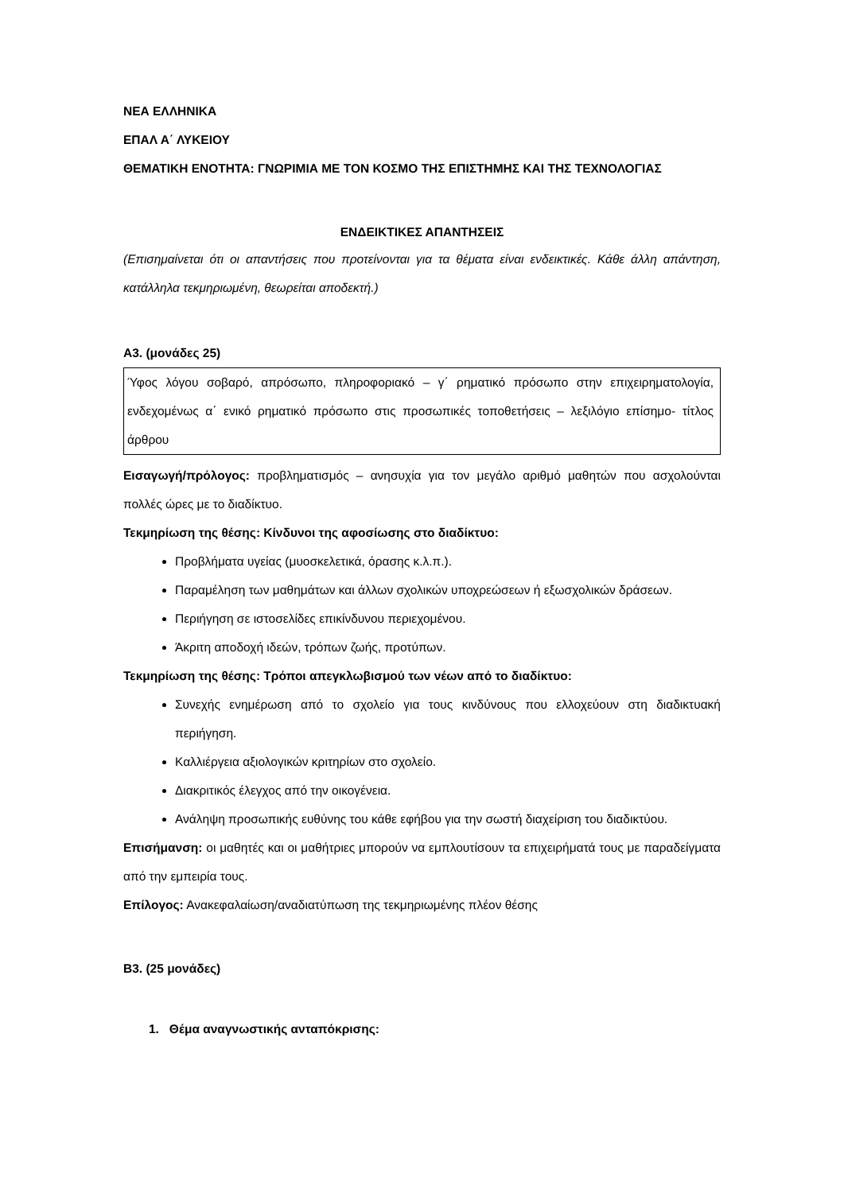ΝΕΑ ΕΛΛΗΝΙΚΑ
ΕΠΑΛ Α΄ ΛΥΚΕΙΟΥ
ΘΕΜΑΤΙΚΗ ΕΝΟΤΗΤΑ: ΓΝΩΡΙΜΙΑ ΜΕ ΤΟΝ ΚΟΣΜΟ ΤΗΣ ΕΠΙΣΤΗΜΗΣ ΚΑΙ ΤΗΣ ΤΕΧΝΟΛΟΓΙΑΣ
ΕΝΔΕΙΚΤΙΚΕΣ ΑΠΑΝΤΗΣΕΙΣ
(Επισημαίνεται ότι οι απαντήσεις που προτείνονται για τα θέματα είναι ενδεικτικές. Κάθε άλλη απάντηση, κατάλληλα τεκμηριωμένη, θεωρείται αποδεκτή.)
Α3. (μονάδες 25)
Ύφος λόγου σοβαρό, απρόσωπο, πληροφοριακό – γ΄ ρηματικό πρόσωπο στην επιχειρηματολογία, ενδεχομένως α΄ ενικό ρηματικό πρόσωπο στις προσωπικές τοποθετήσεις – λεξιλόγιο επίσημο- τίτλος άρθρου
Εισαγωγή/πρόλογος: προβληματισμός – ανησυχία για τον μεγάλο αριθμό μαθητών που ασχολούνται πολλές ώρες με το διαδίκτυο.
Τεκμηρίωση της θέσης: Κίνδυνοι της αφοσίωσης στο διαδίκτυο:
Προβλήματα υγείας (μυοσκελετικά, όρασης κ.λ.π.).
Παραμέληση των μαθημάτων και άλλων σχολικών υποχρεώσεων ή εξωσχολικών δράσεων.
Περιήγηση σε ιστοσελίδες επικίνδυνου περιεχομένου.
Άκριτη αποδοχή ιδεών, τρόπων ζωής, προτύπων.
Τεκμηρίωση της θέσης: Τρόποι απεγκλωβισμού των νέων από το διαδίκτυο:
Συνεχής ενημέρωση από το σχολείο για τους κινδύνους που ελλοχεύουν στη διαδικτυακή περιήγηση.
Καλλιέργεια αξιολογικών κριτηρίων στο σχολείο.
Διακριτικός έλεγχος από την οικογένεια.
Ανάληψη προσωπικής ευθύνης του κάθε εφήβου για την σωστή διαχείριση του διαδικτύου.
Επισήμανση: οι μαθητές και οι μαθήτριες μπορούν να εμπλουτίσουν τα επιχειρήματά τους με παραδείγματα από την εμπειρία τους.
Επίλογος: Ανακεφαλαίωση/αναδιατύπωση της τεκμηριωμένης πλέον θέσης
Β3. (25 μονάδες)
1. Θέμα αναγνωστικής ανταπόκρισης: